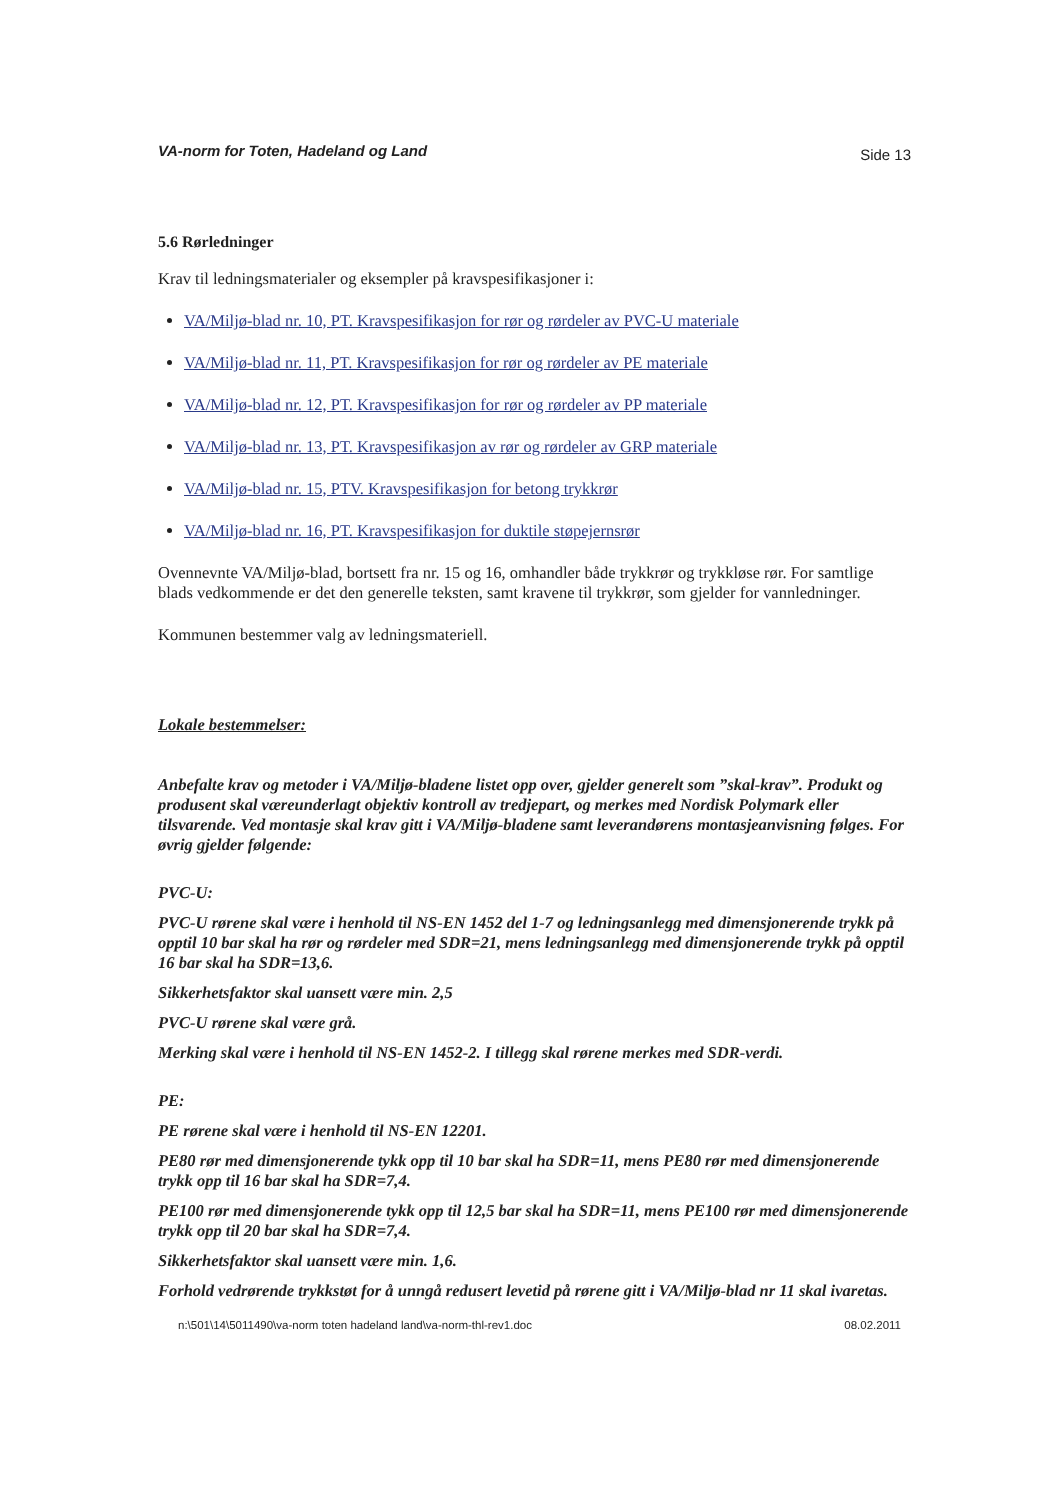VA-norm for Toten, Hadeland og Land Side 13
5.6 Rørledninger
Krav til ledningsmaterialer og eksempler på kravspesifikasjoner i:
VA/Miljø-blad nr. 10, PT. Kravspesifikasjon for rør og rørdeler av PVC-U materiale
VA/Miljø-blad nr. 11, PT. Kravspesifikasjon for rør og rørdeler av PE materiale
VA/Miljø-blad nr. 12, PT. Kravspesifikasjon for rør og rørdeler av PP materiale
VA/Miljø-blad nr. 13, PT. Kravspesifikasjon av rør og rørdeler av GRP materiale
VA/Miljø-blad nr. 15, PTV. Kravspesifikasjon for betong trykkrør
VA/Miljø-blad nr. 16, PT. Kravspesifikasjon for duktile støpejernsrør
Ovennevnte VA/Miljø-blad, bortsett fra nr. 15 og 16, omhandler både trykkrør og trykkløse rør. For samtlige blads vedkommende er det den generelle teksten, samt kravene til trykkrør, som gjelder for vannledninger.
Kommunen bestemmer valg av ledningsmateriell.
Lokale bestemmelser:
Anbefalte krav og metoder i VA/Miljø-bladene listet opp over, gjelder generelt som ”skal-krav”. Produkt og produsent skal væreunderlagt objektiv kontroll av tredjepart, og merkes med Nordisk Polymark eller tilsvarende. Ved montasje skal krav gitt i VA/Miljø-bladene samt leverandørens montasjeanvisning følges. For øvrig gjelder følgende:
PVC-U:
PVC-U rørene skal være i henhold til NS-EN 1452 del 1-7 og ledningsanlegg med dimensjonerende trykk på opptil 10 bar skal ha rør og rørdeler med SDR=21, mens ledningsanlegg med dimensjonerende trykk på opptil 16 bar skal ha SDR=13,6.
Sikkerhetsfaktor skal uansett være min. 2,5
PVC-U rørene skal være grå.
Merking skal være i henhold til NS-EN 1452-2. I tillegg skal rørene merkes med SDR-verdi.
PE:
PE rørene skal være i henhold til NS-EN 12201.
PE80 rør med dimensjonerende tykk opp til 10 bar skal ha SDR=11, mens PE80 rør med dimensjonerende trykk opp til 16 bar skal ha SDR=7,4.
PE100 rør med dimensjonerende tykk opp til 12,5 bar skal ha SDR=11, mens PE100 rør med dimensjonerende trykk opp til 20 bar skal ha SDR=7,4.
Sikkerhetsfaktor skal uansett være min. 1,6.
Forhold vedrørende trykkstøt for å unngå redusert levetid på rørene gitt i VA/Miljø-blad nr 11 skal ivaretas.
n:\501\14\5011490\va-norm toten hadeland land\va-norm-thl-rev1.doc 08.02.2011